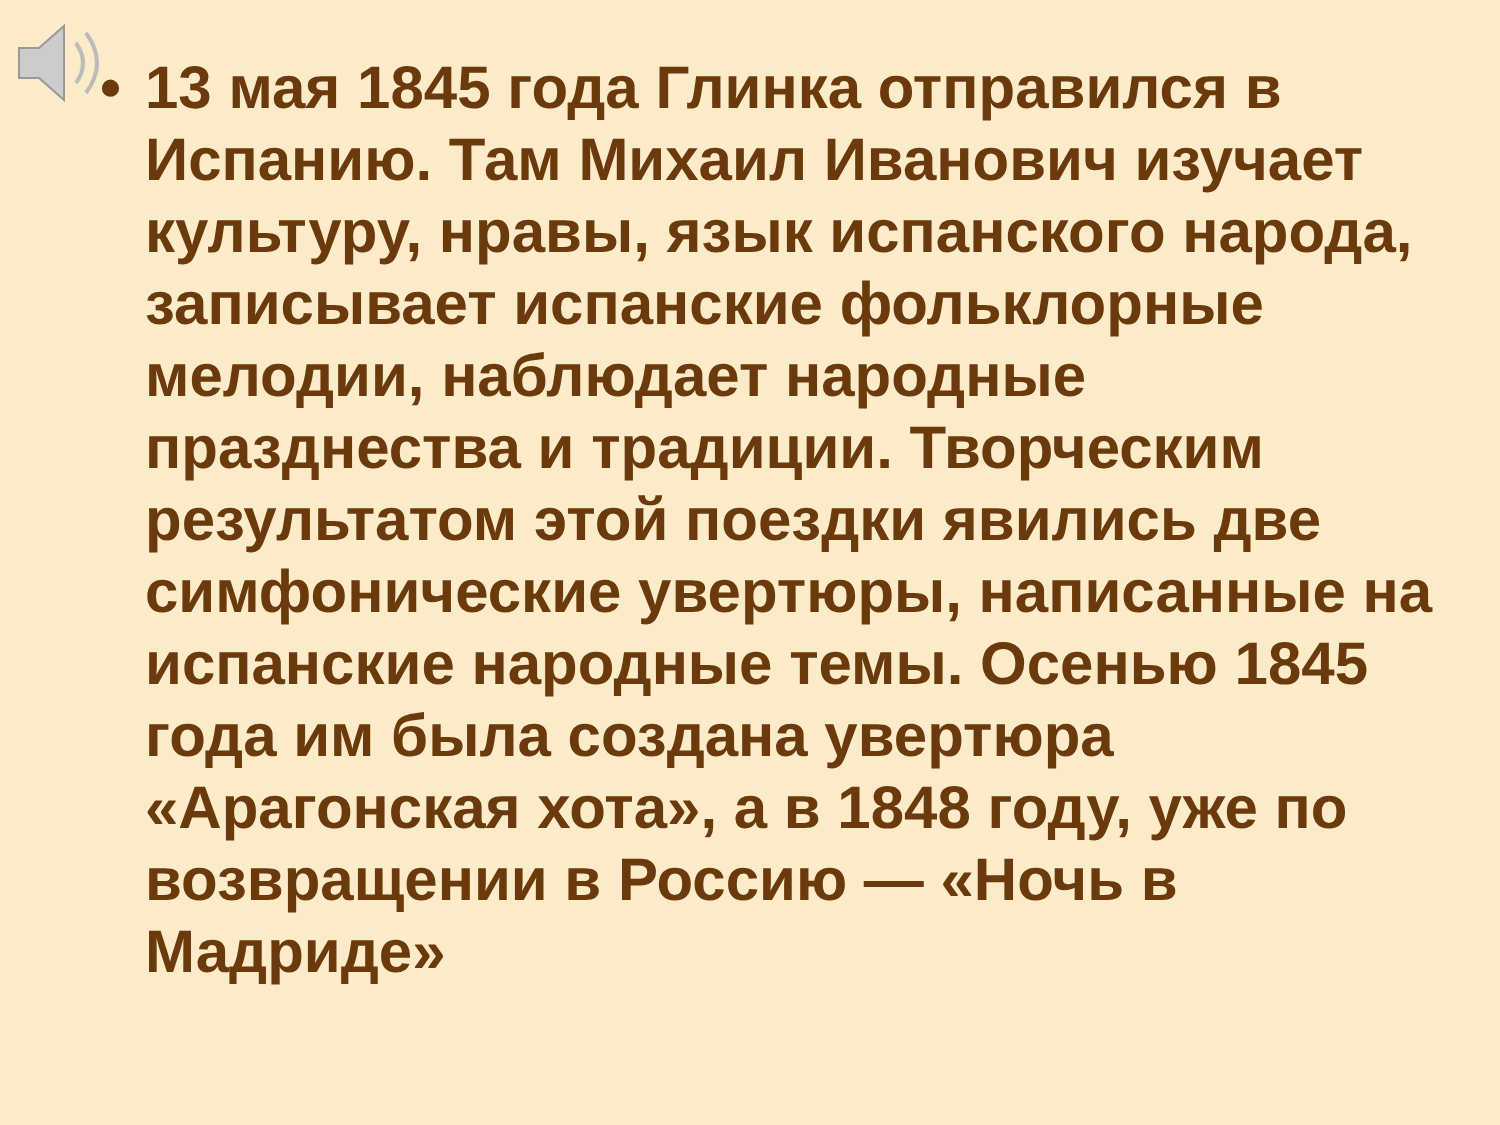• 13 мая 1845 года Глинка отправился в Испанию. Там Михаил Иванович изучает культуру, нравы, язык испанского народа, записывает испанские фольклорные мелодии, наблюдает народные празднества и традиции. Творческим результатом этой поездки явились две симфонические увертюры, написанные на испанские народные темы. Осенью 1845 года им была создана увертюра «Арагонская хота», а в 1848 году, уже по возвращении в Россию — «Ночь в Мадриде»